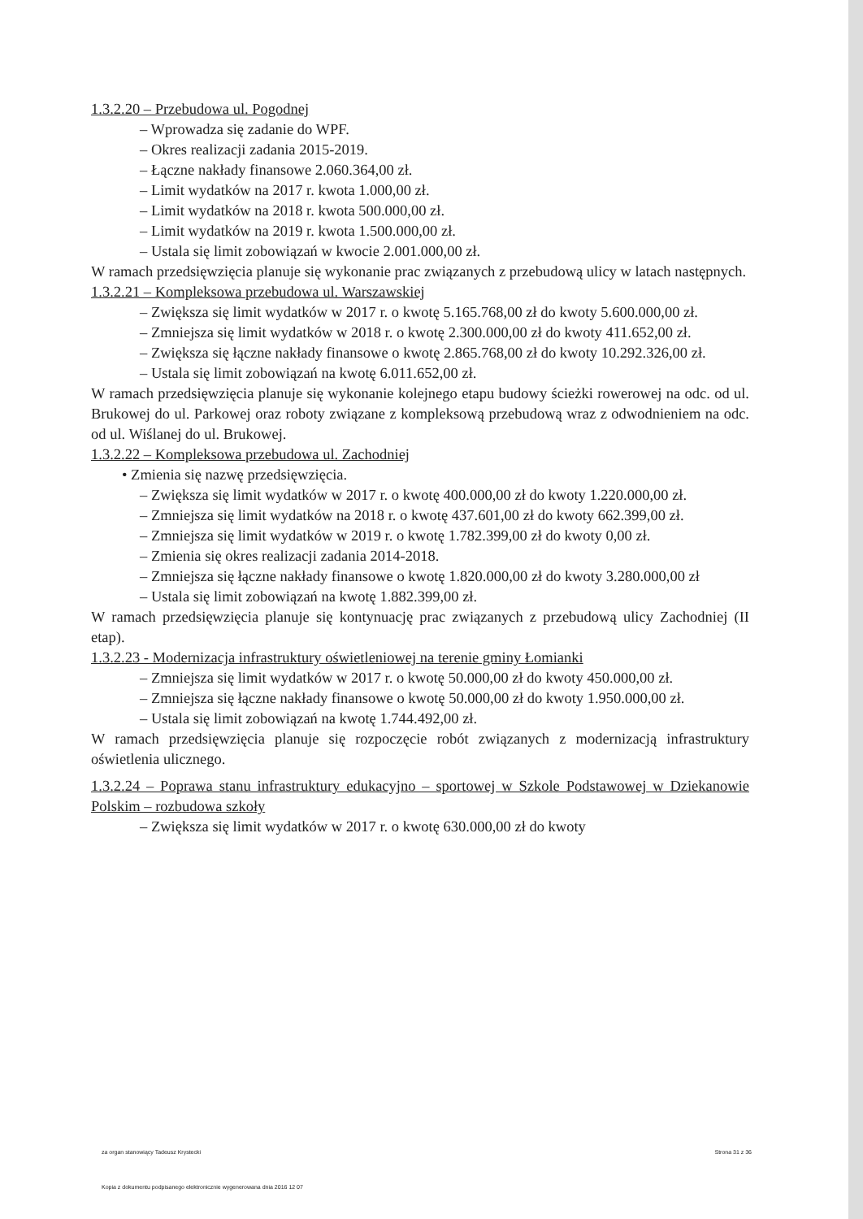1.3.2.20 – Przebudowa ul. Pogodnej
– Wprowadza się zadanie do WPF.
– Okres realizacji zadania 2015-2019.
– Łączne nakłady finansowe 2.060.364,00 zł.
– Limit wydatków na 2017 r. kwota 1.000,00 zł.
– Limit wydatków na 2018 r. kwota 500.000,00 zł.
– Limit wydatków na 2019 r. kwota 1.500.000,00 zł.
– Ustala się limit zobowiązań w kwocie 2.001.000,00 zł.
W ramach przedsięwzięcia planuje się wykonanie prac związanych z przebudową ulicy w latach następnych.
1.3.2.21 – Kompleksowa przebudowa ul. Warszawskiej
– Zwiększa się limit wydatków w 2017 r. o kwotę 5.165.768,00 zł do kwoty 5.600.000,00 zł.
– Zmniejsza się limit wydatków w 2018 r. o kwotę 2.300.000,00 zł do kwoty 411.652,00 zł.
– Zwiększa się łączne nakłady finansowe o kwotę 2.865.768,00 zł do kwoty 10.292.326,00 zł.
– Ustala się limit zobowiązań na kwotę 6.011.652,00 zł.
W ramach przedsięwzięcia planuje się wykonanie kolejnego etapu budowy ścieżki rowerowej na odc. od ul. Brukowej do ul. Parkowej oraz roboty związane z kompleksową przebudową wraz z odwodnieniem na odc. od ul. Wiślanej do ul. Brukowej.
1.3.2.22 – Kompleksowa przebudowa ul. Zachodniej
• Zmienia się nazwę przedsięwzięcia.
– Zwiększa się limit wydatków w 2017 r. o kwotę 400.000,00 zł do kwoty 1.220.000,00 zł.
– Zmniejsza się limit wydatków na 2018 r. o kwotę 437.601,00 zł do kwoty 662.399,00 zł.
– Zmniejsza się limit wydatków w 2019 r. o kwotę 1.782.399,00 zł do kwoty 0,00 zł.
– Zmienia się okres realizacji zadania 2014-2018.
– Zmniejsza się łączne nakłady finansowe o kwotę 1.820.000,00 zł do kwoty 3.280.000,00 zł
– Ustala się limit zobowiązań na kwotę 1.882.399,00 zł.
W ramach przedsięwzięcia planuje się kontynuację prac związanych z przebudową ulicy Zachodniej (II etap).
1.3.2.23 - Modernizacja infrastruktury oświetleniowej na terenie gminy Łomianki
– Zmniejsza się limit wydatków w 2017 r. o kwotę 50.000,00 zł do kwoty 450.000,00 zł.
– Zmniejsza się łączne nakłady finansowe o kwotę 50.000,00 zł do kwoty 1.950.000,00 zł.
– Ustala się limit zobowiązań na kwotę 1.744.492,00 zł.
W ramach przedsięwzięcia planuje się rozpoczęcie robót związanych z modernizacją infrastruktury oświetlenia ulicznego.
1.3.2.24 – Poprawa stanu infrastruktury edukacyjno – sportowej w Szkole Podstawowej w Dziekanowie Polskim – rozbudowa szkoły
– Zwiększa się limit wydatków w 2017 r. o kwotę 630.000,00 zł do kwoty
za organ stanowiący Tadeusz Krystecki Strona 31 z 36
Kopia z dokumentu podpisanego elektronicznie wygenerowana dnia 2016 12 07